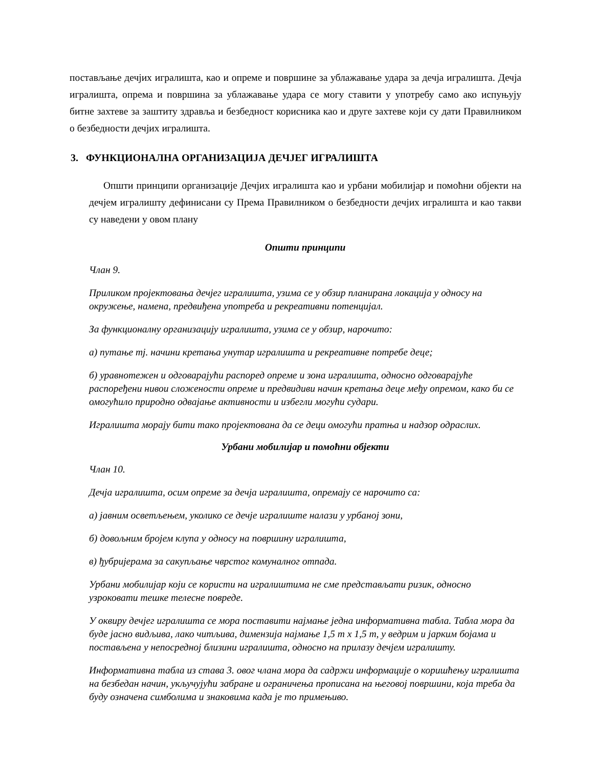постављање дечјих игралишта, као и опреме и површине за ублажавање удара за дечја игралишта. Дечја игралишта, опрема и површина за ублажавање удара се могу ставити у употребу само ако испуњују битне захтеве за заштиту здравља и безбедност корисника као и друге захтеве који су дати Правилником о безбедности дечјих игралишта.
3. ФУНКЦИОНАЛНА ОРГАНИЗАЦИЈА ДЕЧЈЕГ ИГРАЛИШТА
Општи принципи организације Дечјих игралишта као и урбани мобилијар и помоћни објекти на дечјем игралишту дефинисани су Према Правилником о безбедности дечјих игралишта и као такви су наведени у овом плану
Општи принципи
Члан 9.
Приликом пројектовања дечјег игралишта, узима се у обзир планирана локација у односу на окружење, намена, предвиђена употреба и рекреативни потенцијал.
За функционалну организацију игралишта, узима се у обзир, нарочито:
а) путање тј. начини кретања унутар игралишта и рекреативне потребе деце;
б) уравнотежен и одговарајући распоред опреме и зона игралишта, односно одговарајуће распоређени нивои сложености опреме и предвидиви начин кретања деце међу опремом, како би се омогућило природно одвајање активности и избегли могући судари.
Игралишта морају бити тако пројектована да се деци омогући пратња и надзор одраслих.
Урбани мобилијар и помоћни објекти
Члан 10.
Дечја игралишта, осим опреме за дечја игралишта, опремају се нарочито са:
а) јавним осветљењем, уколико се дечје игралиште налази у урбаној зони,
б) довољним бројем клупа у односу на површину игралишта,
в) ђубријерама за сакупљање чврстог комуналног отпада.
Урбани мобилијар који се користи на игралиштима не сме представљати ризик, односно узроковати тешке телесне повреде.
У оквиру дечјег игралишта се мора поставити најмање једна информативна табла. Табла мора да буде јасно видљива, лако читљива, димензија најмање 1,5 m x 1,5 m, у ведрим и јарким бојама и постављена у непосредној близини игралишта, односно на прилазу дечјем игралишту.
Информативна табла из става 3. овог члана мора да садржи информације о коришћењу игралишта на безбедан начин, укључујући забране и ограничења прописана на његовој површини, која треба да буду означена симболима и знаковима када је то примењиво.